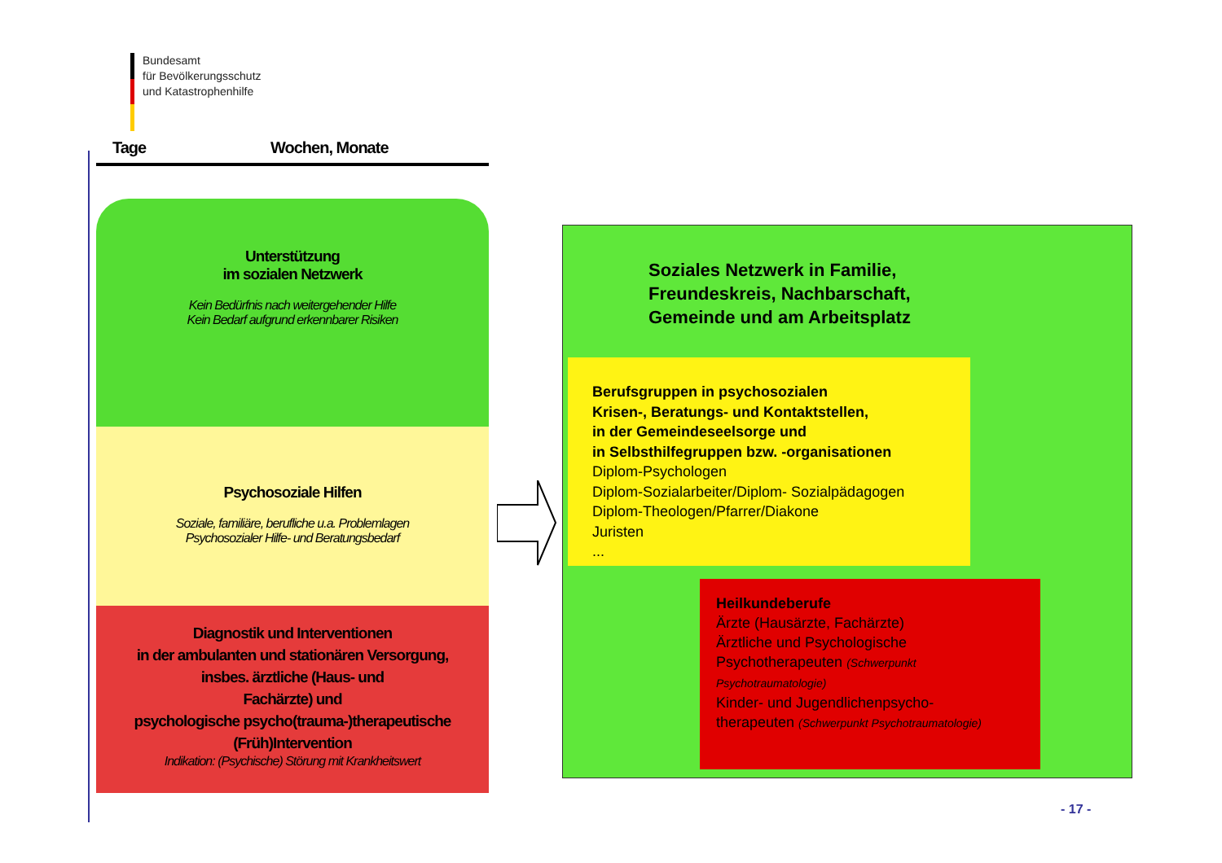Bundesamt
für Bevölkerungsschutz
und Katastrophenhilfe
Tage Wochen, Monate
Unterstützung
im sozialen Netzwerk
Kein Bedürfnis nach weitergehender Hilfe
Kein Bedarf aufgrund erkennbarer Risiken
Psychosoziale Hilfen
Soziale, familiäre, berufliche u.a. Problemlagen
Psychosozialer Hilfe- und Beratungsbedarf
Diagnostik und Interventionen
in der ambulanten und stationären Versorgung,
insbes. ärztliche (Haus- und
Fachärzte) und
psychologische psycho(trauma-)therapeutische
(Früh)Intervention
Indikation: (Psychische) Störung mit Krankheitswert
Soziales Netzwerk in Familie,
Freundeskreis, Nachbarschaft,
Gemeinde und am Arbeitsplatz
Berufsgruppen in psychosozialen
Krisen-, Beratungs- und Kontaktstellen,
in der Gemeindeseelsorge und
in Selbsthilfegruppen bzw. -organisationen
Diplom-Psychologen
Diplom-Sozialarbeiter/Diplom- Sozialpädagogen
Diplom-Theologen/Pfarrer/Diakone
Juristen
...
Heilkundeberufe
Ärzte (Hausärzte, Fachärzte)
Ärztliche und Psychologische
Psychotherapeuten (Schwerpunkt
Psychotraumatologie)
Kinder- und Jugendlichenpsycho-
therapeuten (Schwerpunkt Psychotraumatologie)
- 17 -